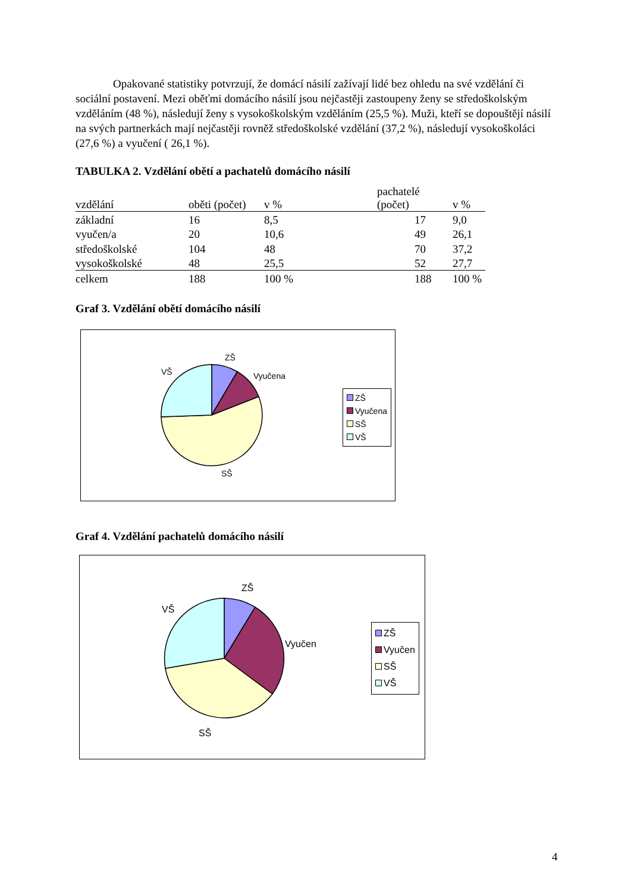Opakované statistiky potvrzují, že domácí násilí zažívají lidé bez ohledu na své vzdělání či sociální postavení. Mezi oběťmi domácího násilí jsou nejčastěji zastoupeny ženy se středoškolským vzděláním (48 %), následují ženy s vysokoškolským vzděláním (25,5 %). Muži, kteří se dopouštějí násilí na svých partnerkách mají nejčastěji rovněž středoškolské vzdělání (37,2 %), následují vysokoškoláci (27,6 %) a vyučení ( 26,1 %).
TABULKA 2. Vzdělání obětí a pachatelů domácího násilí
| vzdělání | oběti (počet) | v % | | pachatelé (počet) | v % |
| základní | 16 | 8,5 | | 17 | 9,0 |
| vyučen/a | 20 | 10,6 | | 49 | 26,1 |
| středoškolské | 104 | 48 | | 70 | 37,2 |
| vysokoškolské | 48 | 25,5 | | 52 | 27,7 |
| celkem | 188 | 100 % | | 188 | 100 % |
Graf 3. Vzdělání obětí domácího násilí
ZŠ
Vyučena VŠ
SŠ
ZŠ
Vyučena
SŠ
VŠ
Graf 4. Vzdělání pachatelů domácího násilí
ZŠ
Vyučen
VŠ
SŠ
ZŠ
Vyučen
SŠ
VŠ
4